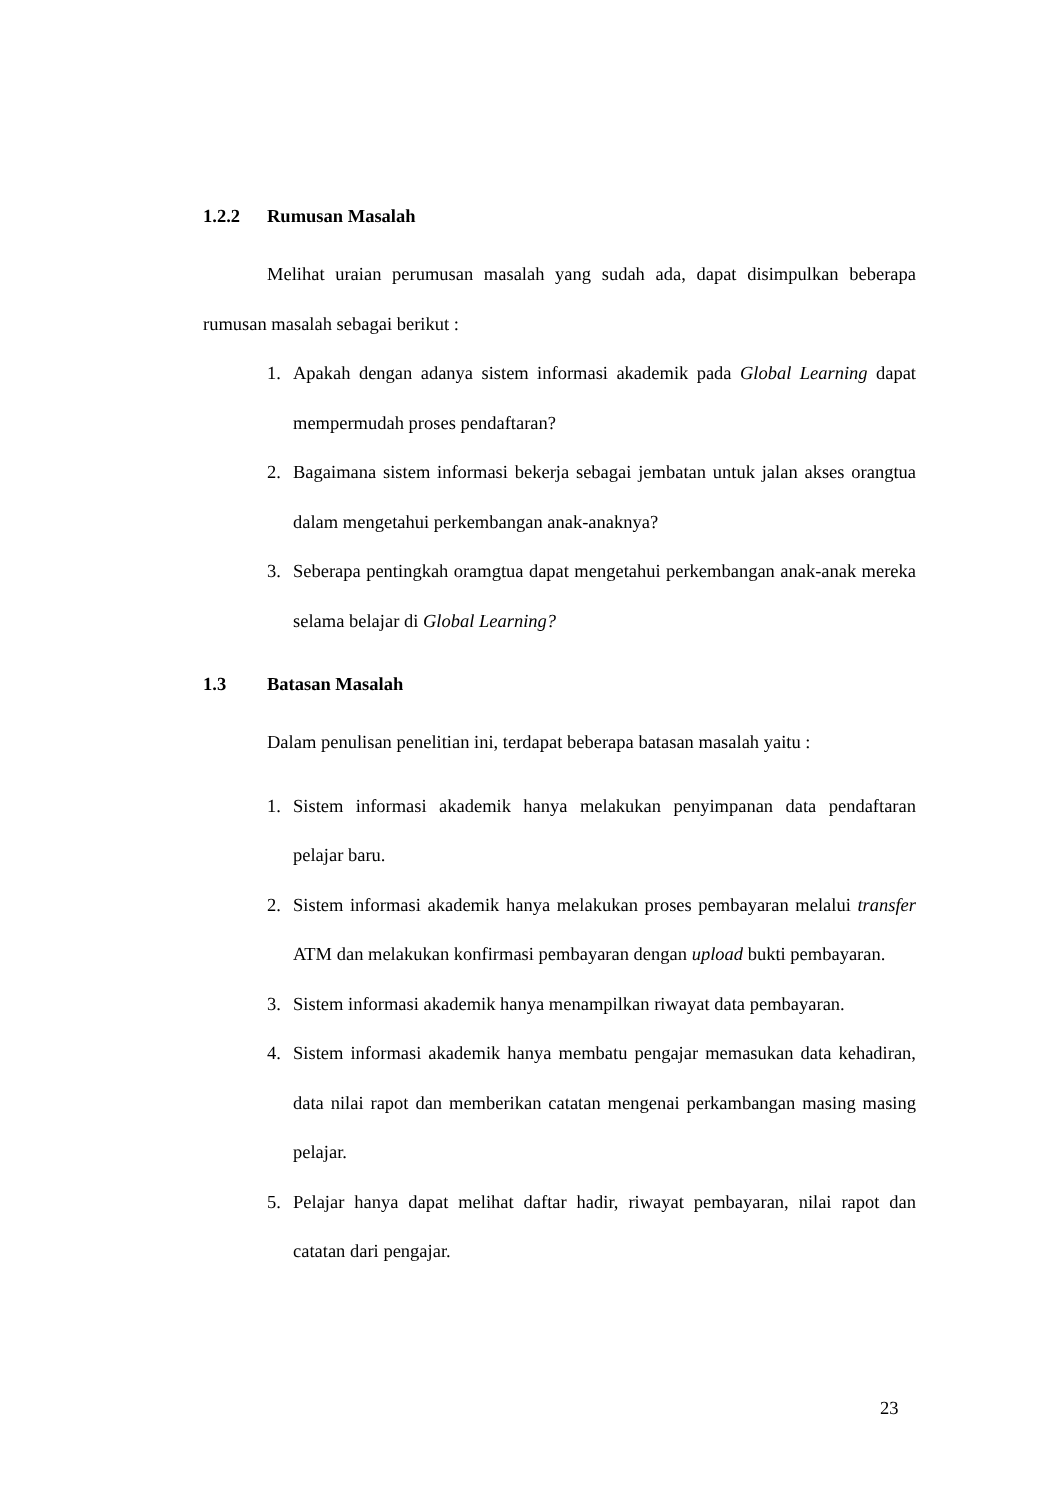1.2.2 Rumusan Masalah
Melihat uraian perumusan masalah yang sudah ada, dapat disimpulkan beberapa rumusan masalah sebagai berikut :
1. Apakah dengan adanya sistem informasi akademik pada Global Learning dapat mempermudah proses pendaftaran?
2. Bagaimana sistem informasi bekerja sebagai jembatan untuk jalan akses orangtua dalam mengetahui perkembangan anak-anaknya?
3. Seberapa pentingkah oramgtua dapat mengetahui perkembangan anak-anak mereka selama belajar di Global Learning?
1.3 Batasan Masalah
Dalam penulisan penelitian ini, terdapat beberapa batasan masalah yaitu :
1. Sistem informasi akademik hanya melakukan penyimpanan data pendaftaran pelajar baru.
2. Sistem informasi akademik hanya melakukan proses pembayaran melalui transfer ATM dan melakukan konfirmasi pembayaran dengan upload bukti pembayaran.
3. Sistem informasi akademik hanya menampilkan riwayat data pembayaran.
4. Sistem informasi akademik hanya membatu pengajar memasukan data kehadiran, data nilai rapot dan memberikan catatan mengenai perkambangan masing masing pelajar.
5. Pelajar hanya dapat melihat daftar hadir, riwayat pembayaran, nilai rapot dan catatan dari pengajar.
23